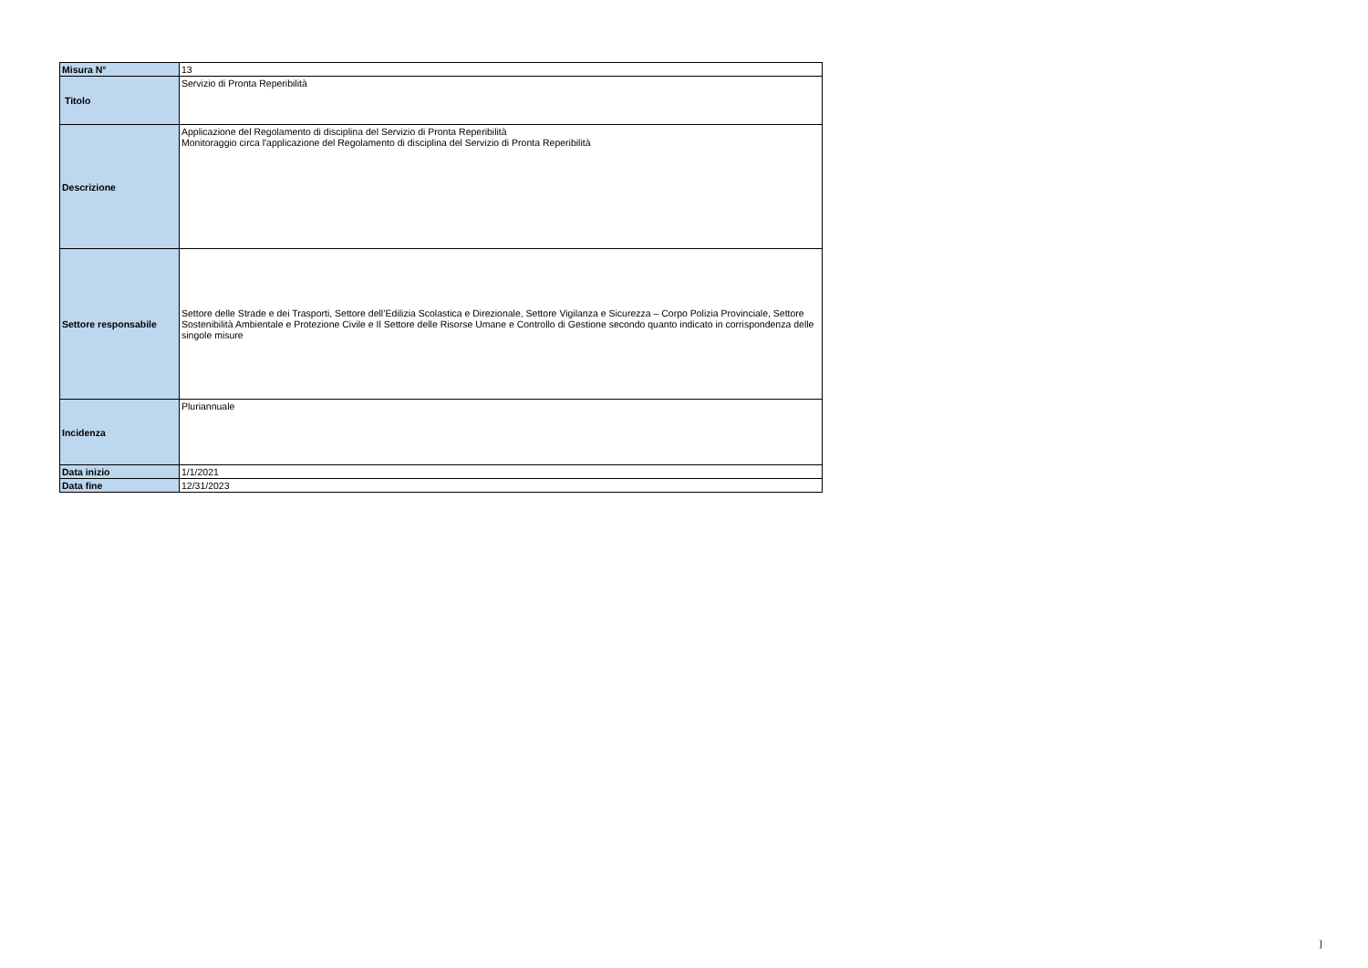| Misura N° | 13 |
| Titolo | Servizio di Pronta Reperibilità |
| Descrizione | Applicazione del Regolamento di disciplina del Servizio di Pronta Reperibilità Monitoraggio circa l'applicazione del Regolamento di disciplina del Servizio di Pronta Reperibilità |
| Settore responsabile | Settore delle Strade e dei Trasporti, Settore dell’Edilizia Scolastica e Direzionale, Settore Vigilanza e Sicurezza – Corpo Polizia Provinciale, Settore Sostenibilità Ambientale e Protezione Civile e Il Settore delle Risorse Umane e Controllo di Gestione secondo quanto indicato in corrispondenza delle singole misure |
| Incidenza | Pluriannuale |
| Data inizio | 1/1/2021 |
| Data fine | 12/31/2023 |
]